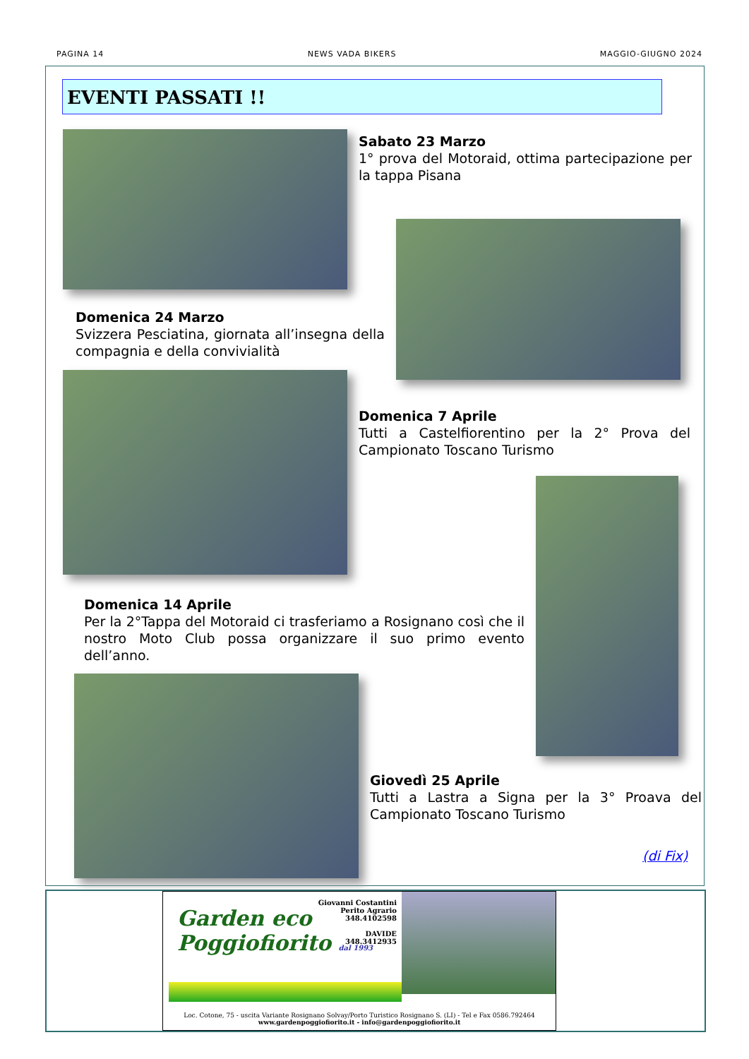PAGINA 14 NEWS VADA BIKERS MAGGIO-GIUGNO 2024
EVENTI PASSATI !!
Sabato 23 Marzo
1° prova del Motoraid, ottima partecipazione per la tappa Pisana
Domenica 24 Marzo
Svizzera Pesciatina, giornata all’insegna della compagnia e della convivialità
Domenica 7 Aprile
Tutti a Castelfiorentino per la 2° Prova del Campionato Toscano Turismo
Domenica 14 Aprile
Per la 2°Tappa del Motoraid ci trasferiamo a Rosignano così che il nostro Moto Club possa organizzare il suo primo evento dell’anno.
Giovedì 25 Aprile
Tutti a Lastra a Signa per la 3° Proava del Campionato Toscano Turismo
(di Fix)
Garden eco
Poggiofiorito dal 1993
Giovanni Costantini
Perito Agrario
348.4102598
DAVIDE
348.3412935
Loc. Cotone, 75 - uscita Variante Rosignano Solvay/Porto Turistico Rosignano S. (LI) - Tel e Fax 0586.792464
www.gardenpoggiofiorito.it - info@gardenpoggiofiorito.it